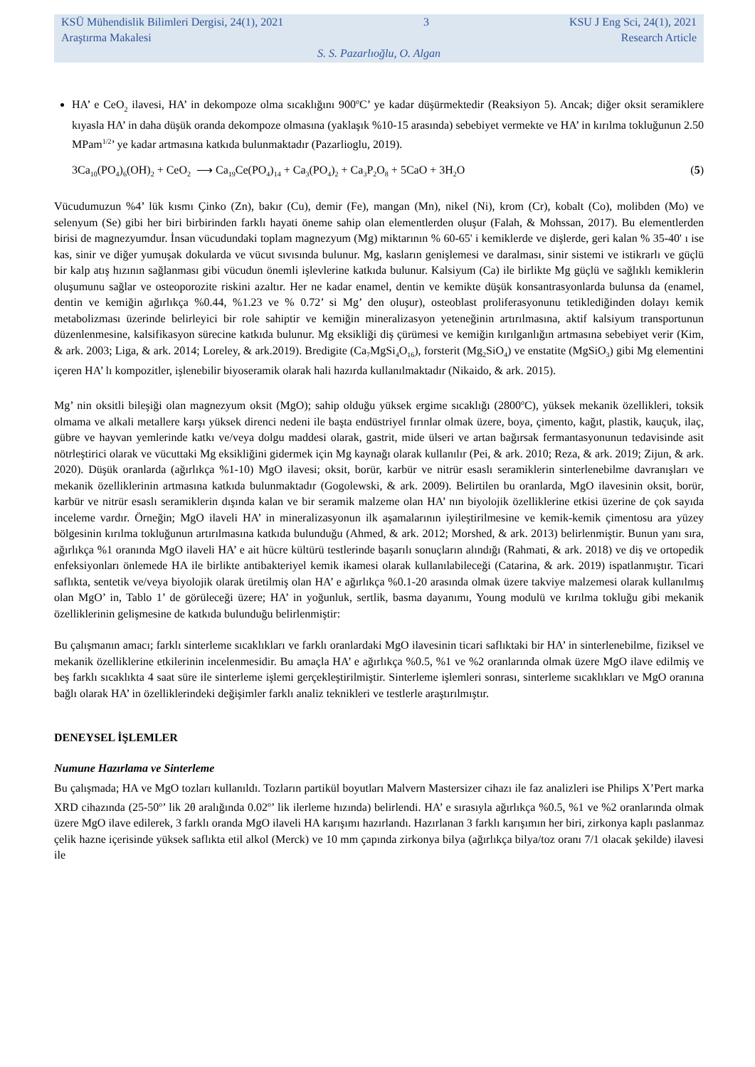KSÜ Mühendislik Bilimleri Dergisi, 24(1), 2021 3 KSU J Eng Sci, 24(1), 2021
Araştırma Makalesi Research Article
S. S. Pazarlıoğlu, O. Algan
HA’ e CeO<sub>2</sub> ilavesi, HA’ in dekompoze olma sıcaklığını 900<sup>o</sup>C’ ye kadar düşürmektedir (Reaksiyon 5). Ancak; diğer oksit seramiklere kıyasla HA’ in daha düşük oranda dekompoze olmasına (yaklaşık %10-15 arasında) sebebiyet vermekte ve HA’ in kırılma tokluğunun 2.50 MPam<sup>1/2</sup>’ ye kadar artmasına katkıda bulunmaktadır (Pazarlioglu, 2019).
3Ca<sub>10</sub>(PO<sub>4</sub>)<sub>6</sub>(OH)<sub>2</sub> + CeO<sub>2</sub> ⟶ Ca<sub>19</sub>Ce(PO<sub>4</sub>)<sub>14</sub> + Ca<sub>3</sub>(PO<sub>4</sub>)<sub>2</sub> + Ca<sub>3</sub>P<sub>2</sub>O<sub>8</sub> + 5CaO + 3H<sub>2</sub>O (5)
Vücudumuzun %4’ lük kısmı Çinko (Zn), bakır (Cu), demir (Fe), mangan (Mn), nikel (Ni), krom (Cr), kobalt (Co), molibden (Mo) ve selenyum (Se) gibi her biri birbirinden farklı hayati öneme sahip olan elementlerden oluşur (Falah, & Mohssan, 2017). Bu elementlerden birisi de magnezyumdur. İnsan vücudundaki toplam magnezyum (Mg) miktarının % 60-65' i kemiklerde ve dişlerde, geri kalan % 35-40' ı ise kas, sinir ve diğer yumuşak dokularda ve vücut sıvısında bulunur. Mg, kasların genişlemesi ve daralması, sinir sistemi ve istikrarlı ve güçlü bir kalp atış hızının sağlanması gibi vücudun önemli işlevlerine katkıda bulunur. Kalsiyum (Ca) ile birlikte Mg güçlü ve sağlıklı kemiklerin oluşumunu sağlar ve osteoporozite riskini azaltır. Her ne kadar enamel, dentin ve kemikte düşük konsantrasyonlarda bulunsa da (enamel, dentin ve kemiğin ağırlıkça %0.44, %1.23 ve % 0.72’ si Mg’ den oluşur), osteoblast proliferasyonunu tetiklediğinden dolayı kemik metabolizması üzerinde belirleyici bir role sahiptir ve kemiğin mineralizasyon yeteneğinin artırılmasına, aktif kalsiyum transportunun düzenlenmesine, kalsifikasyon sürecine katkıda bulunur. Mg eksikliği diş çürümesi ve kemiğin kırılganlığın artmasına sebebiyet verir (Kim, & ark. 2003; Liga, & ark. 2014; Loreley, & ark.2019). Bredigite (Ca<sub>7</sub>MgSi<sub>4</sub>O<sub>16</sub>), forsterit (Mg<sub>2</sub>SiO<sub>4</sub>) ve enstatite (MgSiO<sub>3</sub>) gibi Mg elementini içeren HA’ lı kompozitler, işlenebilir biyoseramik olarak hali hazırda kullanılmaktadır (Nikaido, & ark. 2015).
Mg’ nin oksitli bileşiği olan magnezyum oksit (MgO); sahip olduğu yüksek ergime sıcaklığı (2800<sup>o</sup>C), yüksek mekanik özellikleri, toksik olmama ve alkali metallere karşı yüksek direnci nedeni ile başta endüstriyel fırınlar olmak üzere, boya, çimento, kağıt, plastik, kauçuk, ilaç, gübre ve hayvan yemlerinde katkı ve/veya dolgu maddesi olarak, gastrit, mide ülseri ve artan bağırsak fermantasyonunun tedavisinde asit nötrleştirici olarak ve vücuttaki Mg eksikliğini gidermek için Mg kaynağı olarak kullanılır (Pei, & ark. 2010; Reza, & ark. 2019; Zijun, & ark. 2020). Düşük oranlarda (ağırlıkça %1-10) MgO ilavesi; oksit, borür, karbür ve nitrür esaslı seramiklerin sinterlenebilme davranışları ve mekanik özelliklerinin artmasına katkıda bulunmaktadır (Gogolewski, & ark. 2009). Belirtilen bu oranlarda, MgO ilavesinin oksit, borür, karbür ve nitrür esaslı seramiklerin dışında kalan ve bir seramik malzeme olan HA’ nın biyolojik özelliklerine etkisi üzerine de çok sayıda inceleme vardır. Örneğin; MgO ilaveli HA’ in mineralizasyonun ilk aşamalarının iyileştirilmesine ve kemik-kemik çimentosu ara yüzey bölgesinin kırılma tokluğunun artırılmasına katkıda bulunduğu (Ahmed, & ark. 2012; Morshed, & ark. 2013) belirlenmiştir. Bunun yanı sıra, ağırlıkça %1 oranında MgO ilaveli HA’ e ait hücre kültürü testlerinde başarılı sonuçların alındığı (Rahmati, & ark. 2018) ve diş ve ortopedik enfeksiyonları önlemede HA ile birlikte antibakteriyel kemik ikamesi olarak kullanılabileceği (Catarina, & ark. 2019) ispatlanmıştır. Ticari saflıkta, sentetik ve/veya biyolojik olarak üretilmiş olan HA’ e ağırlıkça %0.1-20 arasında olmak üzere takviye malzemesi olarak kullanılmış olan MgO’ in, Tablo 1’ de görüleceği üzere; HA’ in yoğunluk, sertlik, basma dayanımı, Young modulü ve kırılma tokluğu gibi mekanik özelliklerinin gelişmesine de katkıda bulunduğu belirlenmiştir:
Bu çalışmanın amacı; farklı sinterleme sıcaklıkları ve farklı oranlardaki MgO ilavesinin ticari saflıktaki bir HA’ in sinterlenebilme, fiziksel ve mekanik özelliklerine etkilerinin incelenmesidir. Bu amaçla HA’ e ağırlıkça %0.5, %1 ve %2 oranlarında olmak üzere MgO ilave edilmiş ve beş farklı sıcaklıkta 4 saat süre ile sinterleme işlemi gerçekleştirilmiştir. Sinterleme işlemleri sonrası, sinterleme sıcaklıkları ve MgO oranına bağlı olarak HA’ in özelliklerindeki değişimler farklı analiz teknikleri ve testlerle araştırılmıştır.
DENEYSEL İŞLEMLER
Numune Hazırlama ve Sinterleme
Bu çalışmada; HA ve MgO tozları kullanıldı. Tozların partikül boyutları Malvern Mastersizer cihazı ile faz analizleri ise Philips X’Pert marka XRD cihazında (25-50<sup>o</sup>’ lik 2θ aralığında 0.02<sup>o</sup>’ lik ilerleme hızında) belirlendi. HA’ e sırasıyla ağırlıkça %0.5, %1 ve %2 oranlarında olmak üzere MgO ilave edilerek, 3 farklı oranda MgO ilaveli HA karışımı hazırlandı. Hazırlanan 3 farklı karışımın her biri, zirkonya kaplı paslanmaz çelik hazne içerisinde yüksek saflıkta etil alkol (Merck) ve 10 mm çapında zirkonya bilya (ağırlıkça bilya/toz oranı 7/1 olacak şekilde) ilavesi ile